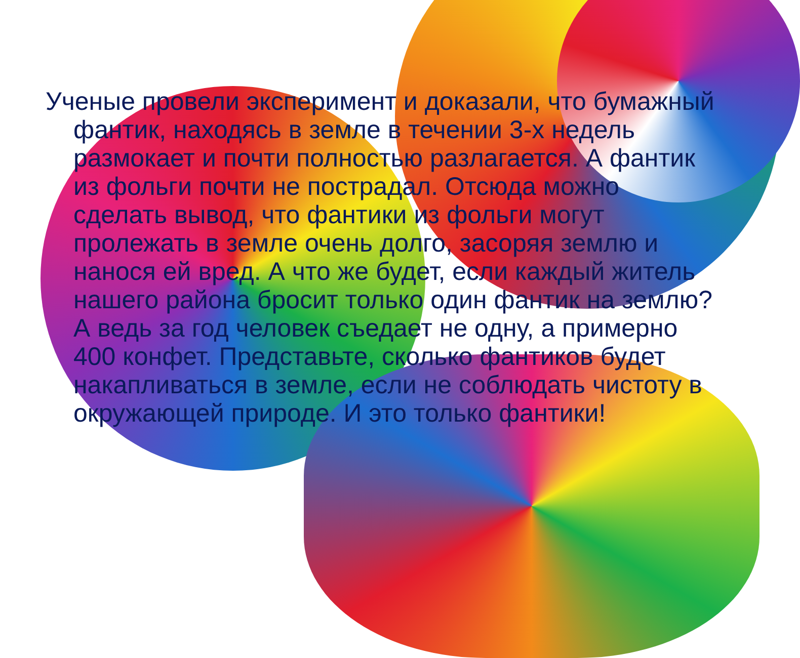Ученые провели эксперимент и доказали, что бумажный фантик, находясь в земле в течении 3-х недель размокает и почти полностью разлагается. А фантик из фольги почти не пострадал. Отсюда можно сделать вывод, что фантики из фольги могут пролежать в земле очень долго, засоряя землю и нанося ей вред. А что же будет, если каждый житель нашего района бросит только один фантик на землю? А ведь за год человек съедает не одну, а примерно 400 конфет. Представьте, сколько фантиков будет накапливаться в земле, если не соблюдать чистоту в окружающей природе. И это только фантики!